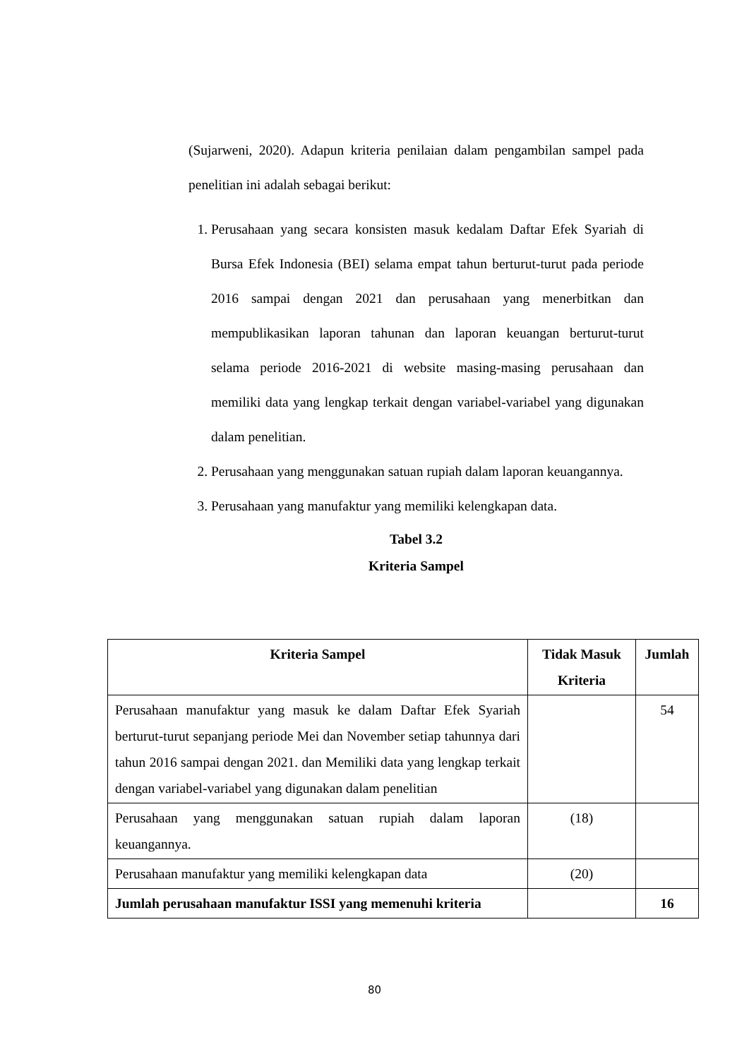(Sujarweni, 2020). Adapun kriteria penilaian dalam pengambilan sampel pada penelitian ini adalah sebagai berikut:
1. Perusahaan yang secara konsisten masuk kedalam Daftar Efek Syariah di Bursa Efek Indonesia (BEI) selama empat tahun berturut-turut pada periode 2016 sampai dengan 2021 dan perusahaan yang menerbitkan dan mempublikasikan laporan tahunan dan laporan keuangan berturut-turut selama periode 2016-2021 di website masing-masing perusahaan dan memiliki data yang lengkap terkait dengan variabel-variabel yang digunakan dalam penelitian.
2. Perusahaan yang menggunakan satuan rupiah dalam laporan keuangannya.
3. Perusahaan yang manufaktur yang memiliki kelengkapan data.
Tabel 3.2
Kriteria Sampel
| Kriteria Sampel | Tidak Masuk Kriteria | Jumlah |
| --- | --- | --- |
| Perusahaan manufaktur yang masuk ke dalam Daftar Efek Syariah berturut-turut sepanjang periode Mei dan November setiap tahunnya dari tahun 2016 sampai dengan 2021. dan Memiliki data yang lengkap terkait dengan variabel-variabel yang digunakan dalam penelitian | | 54 |
| Perusahaan yang menggunakan satuan rupiah dalam laporan keuangannya. | (18) | |
| Perusahaan manufaktur yang memiliki kelengkapan data | (20) | |
| Jumlah perusahaan manufaktur ISSI yang memenuhi kriteria | | 16 |
80